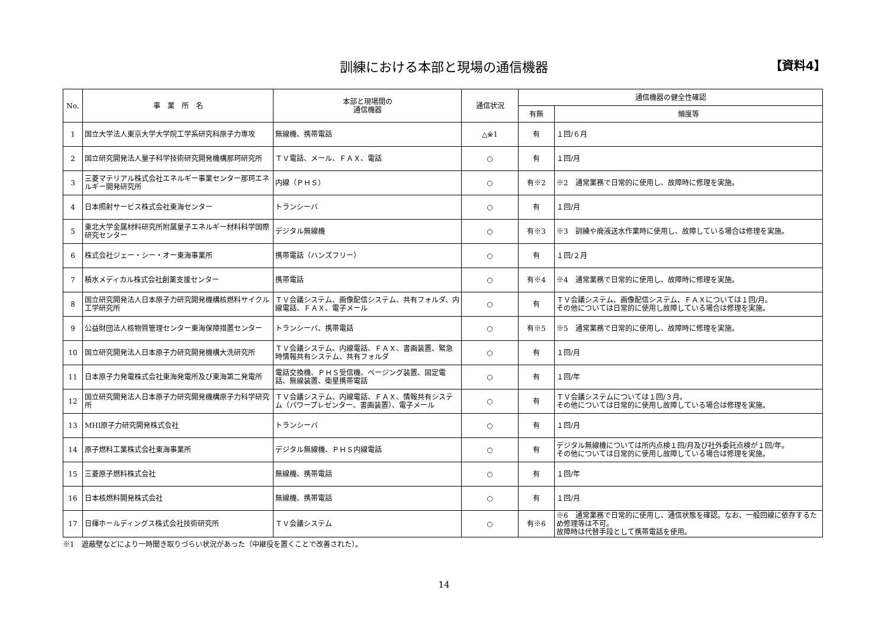訓練における本部と現場の通信機器 【資料4】
| No. | 事 業 所 名 | 本部と現場間の 通信機器 | 通信状況 | 通信機器の健全性確認 | |
| --- | --- | --- | --- | --- | --- |
| | | | | 有無 | 頻度等 |
| 1 | 国立大学法人東京大学大学院工学系研究科原子力専攻 | 無線機、携帯電話 | △※1 | 有 | １回/６月 |
| 2 | 国立研究開発法人量子科学技術研究開発機構那珂研究所 | ＴＶ電話、メール、ＦＡＸ、電話 | ○ | 有 | １回/月 |
| 3 | 三菱マテリアル株式会社エネルギー事業センター那珂エネルギー開発研究所 | 内線（ＰＨＳ） | ○ | 有※2 | ※2 通常業務で日常的に使用し、故障時に修理を実施。 |
| 4 | 日本照射サービス株式会社東海センター | トランシーバ | ○ | 有 | １回/月 |
| 5 | 東北大学金属材料研究所附属量子エネルギー材料科学国際研究センター | デジタル無線機 | ○ | 有※3 | ※3 訓練や廃液送水作業時に使用し、故障している場合は修理を実施。 |
| 6 | 株式会社ジェー・シー・オー東海事業所 | 携帯電話（ハンズフリー） | ○ | 有 | １回/２月 |
| 7 | 積水メディカル株式会社創薬支援センター | 携帯電話 | ○ | 有※4 | ※4 通常業務で日常的に使用し、故障時に修理を実施。 |
| 8 | 国立研究開発法人日本原子力研究開発機構核燃料サイクル工学研究所 | ＴＶ会議システム、画像配信システム、共有フォルダ、内線電話、ＦＡＸ、電子メール | ○ | 有 | ＴＶ会議システム、画像配信システム、ＦＡＸについては１回/月。 その他については日常的に使用し故障している場合は修理を実施。 |
| 9 | 公益財団法人核物質管理センター東海保障措置センター | トランシーバ、携帯電話 | ○ | 有※5 | ※5 通常業務で日常的に使用し、故障時に修理を実施。 |
| 10 | 国立研究開発法人日本原子力研究開発機構大洗研究所 | ＴＶ会議システム、内線電話、ＦＡＸ、書画装置、緊急時情報共有システム、共有フォルダ | ○ | 有 | １回/月 |
| 11 | 日本原子力発電株式会社東海発電所及び東海第二発電所 | 電話交換機、ＰＨＳ受信機、ページング装置、固定電話、無線装置、衛星携帯電話 | ○ | 有 | １回/年 |
| 12 | 国立研究開発法人日本原子力研究開発機構原子力科学研究所 | ＴＶ会議システム、内線電話、ＦＡＸ、情報共有システム（パワープレゼンター、書画装置）、電子メール | ○ | 有 | ＴＶ会議システムについては１回/３月。 その他については日常的に使用し故障している場合は修理を実施。 |
| 13 | MHI原子力研究開発株式会社 | トランシーバ | ○ | 有 | １回/月 |
| 14 | 原子燃料工業株式会社東海事業所 | デジタル無線機、ＰＨＳ内線電話 | ○ | 有 | デジタル無線機については所内点検１回/月及び社外委託点検が１回/年。 その他については日常的に使用し故障している場合は修理を実施。 |
| 15 | 三菱原子燃料株式会社 | 無線機、携帯電話 | ○ | 有 | １回/年 |
| 16 | 日本核燃料開発株式会社 | 無線機、携帯電話 | ○ | 有 | １回/月 |
| 17 | 日揮ホールディングス株式会社技術研究所 | ＴＶ会議システム | ○ | 有※6 | ※6 通常業務で日常的に使用し、通信状態を確認。なお、一般回線に依存するため修理等は不可。 故障時は代替手段として携帯電話を使用。 |
※1　遮蔽壁などにより一時聞き取りづらい状況があった（中継役を置くことで改善された）。
14